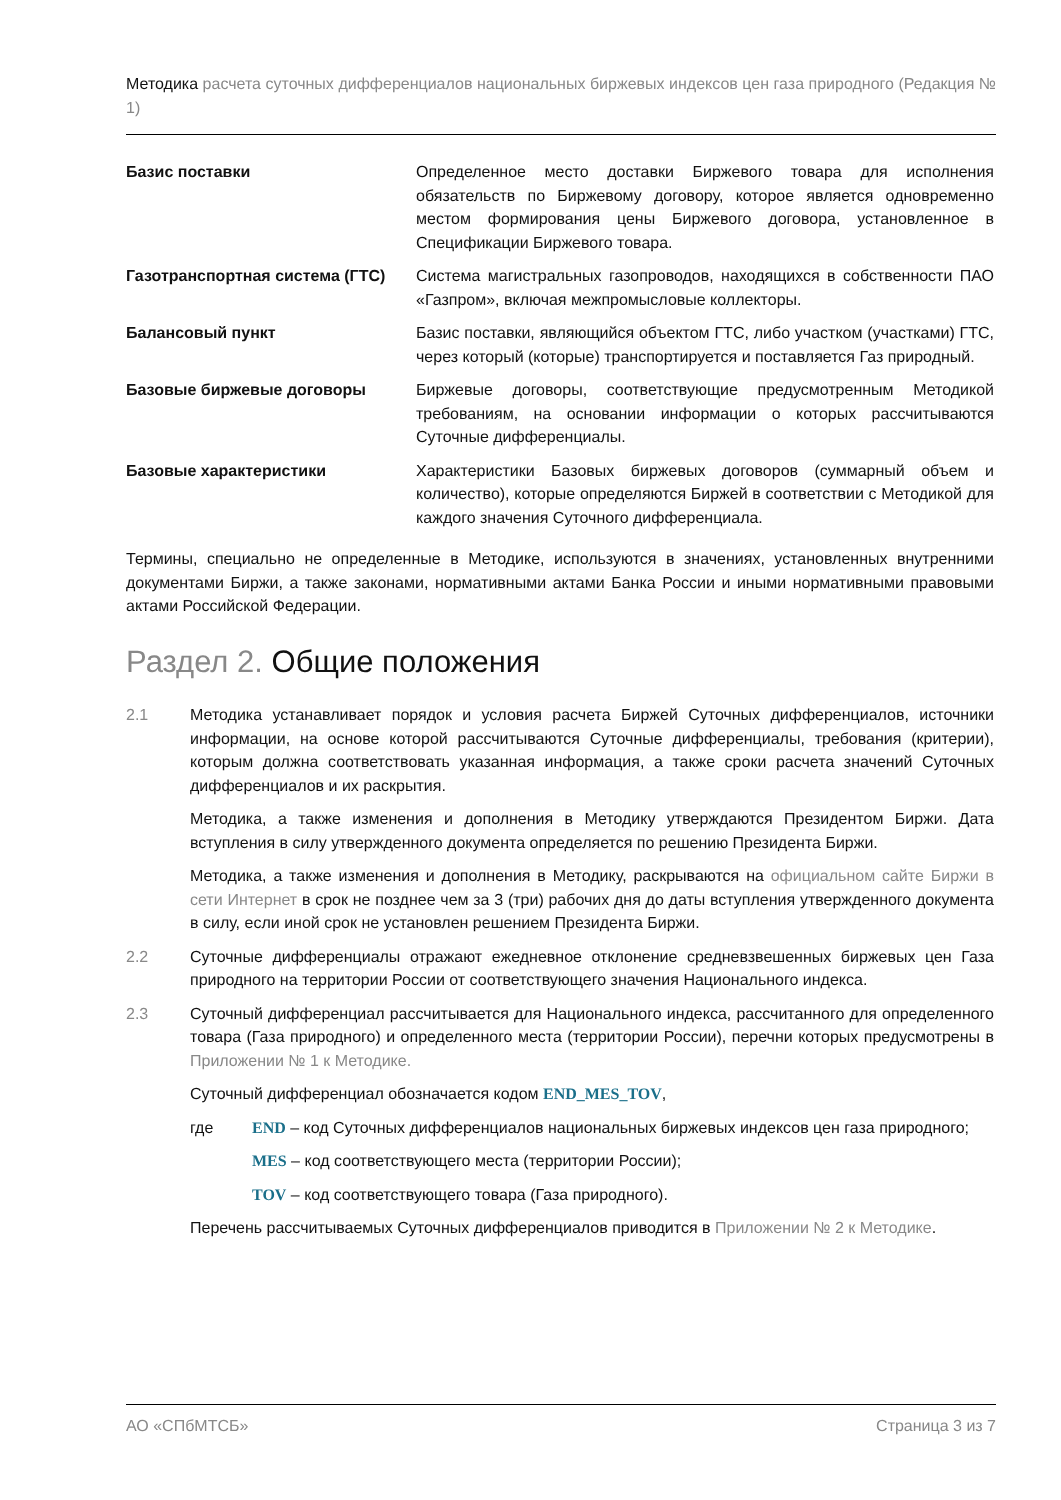Методика расчета суточных дифференциалов национальных биржевых индексов цен газа природного (Редакция № 1)
Базис поставки Определенное место доставки Биржевого товара для исполнения обязательств по Биржевому договору, которое является одновременно местом формирования цены Биржевого договора, установленное в Спецификации Биржевого товара.
Газотранспортная система (ГТС) Система магистральных газопроводов, находящихся в собственности ПАО «Газпром», включая межпромысловые коллекторы.
Балансовый пункт Базис поставки, являющийся объектом ГТС, либо участком (участками) ГТС, через который (которые) транспортируется и поставляется Газ природный.
Базовые биржевые договоры Биржевые договоры, соответствующие предусмотренным Методикой требованиям, на основании информации о которых рассчитываются Суточные дифференциалы.
Базовые характеристики Характеристики Базовых биржевых договоров (суммарный объем и количество), которые определяются Биржей в соответствии с Методикой для каждого значения Суточного дифференциала.
Термины, специально не определенные в Методике, используются в значениях, установленных внутренними документами Биржи, а также законами, нормативными актами Банка России и иными нормативными правовыми актами Российской Федерации.
Раздел 2. Общие положения
2.1 Методика устанавливает порядок и условия расчета Биржей Суточных дифференциалов, источники информации, на основе которой рассчитываются Суточные дифференциалы, требования (критерии), которым должна соответствовать указанная информация, а также сроки расчета значений Суточных дифференциалов и их раскрытия.
Методика, а также изменения и дополнения в Методику утверждаются Президентом Биржи. Дата вступления в силу утвержденного документа определяется по решению Президента Биржи.
Методика, а также изменения и дополнения в Методику, раскрываются на официальном сайте Биржи в сети Интернет в срок не позднее чем за 3 (три) рабочих дня до даты вступления утвержденного документа в силу, если иной срок не установлен решением Президента Биржи.
2.2 Суточные дифференциалы отражают ежедневное отклонение средневзвешенных биржевых цен Газа природного на территории России от соответствующего значения Национального индекса.
2.3 Суточный дифференциал рассчитывается для Национального индекса, рассчитанного для определенного товара (Газа природного) и определенного места (территории России), перечни которых предусмотрены в Приложении № 1 к Методике.
Суточный дифференциал обозначается кодом END_MES_TOV,
где END – код Суточных дифференциалов национальных биржевых индексов цен газа природного;
MES – код соответствующего места (территории России);
TOV – код соответствующего товара (Газа природного).
Перечень рассчитываемых Суточных дифференциалов приводится в Приложении № 2 к Методике.
АО «СПбМТСБ» Страница 3 из 7